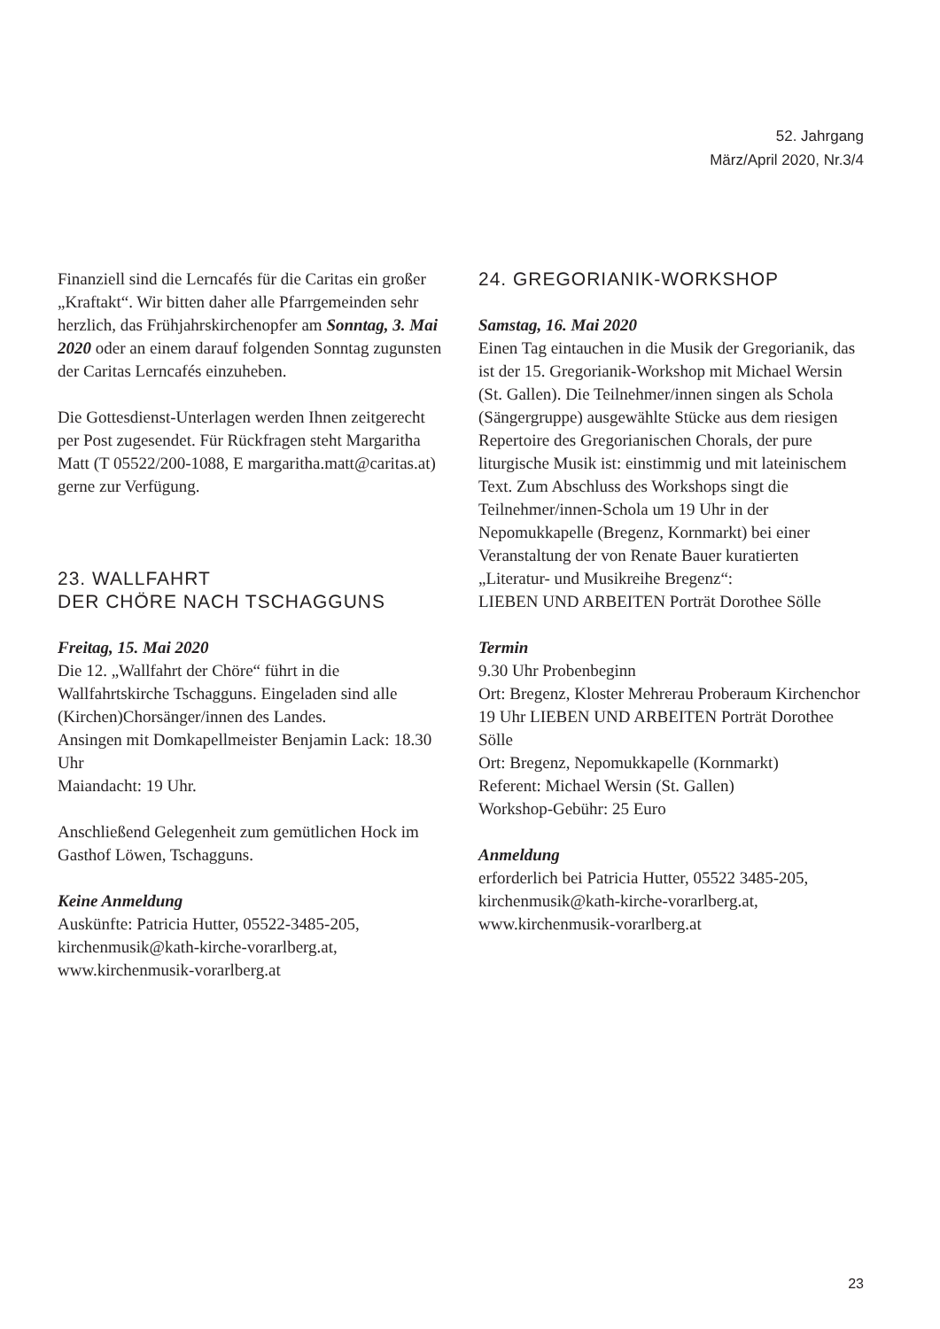52. Jahrgang
März/April 2020, Nr.3/4
Finanziell sind die Lerncafés für die Caritas ein großer „Kraftakt“. Wir bitten daher alle Pfarrgemeinden sehr herzlich, das Frühjahrskirchenopfer am Sonntag, 3. Mai 2020 oder an einem darauf folgenden Sonntag zugunsten der Caritas Lerncafés einzuheben.
Die Gottesdienst-Unterlagen werden Ihnen zeitgerecht per Post zugesendet. Für Rückfragen steht Margaritha Matt (T 05522/200-1088, E margaritha.matt@caritas.at) gerne zur Verfügung.
23. WALLFAHRT
DER CHÖRE NACH TSCHAGGUNS
Freitag, 15. Mai 2020
Die 12. „Wallfahrt der Chöre“ führt in die Wallfahrtskirche Tschagguns. Eingeladen sind alle (Kirchen)Chorsänger/innen des Landes.
Ansingen mit Domkapellmeister Benjamin Lack: 18.30 Uhr
Maiandacht: 19 Uhr.
Anschließend Gelegenheit zum gemütlichen Hock im Gasthof Löwen, Tschagguns.
Keine Anmeldung
Auskünfte: Patricia Hutter, 05522-3485-205, kirchenmusik@kath-kirche-vorarlberg.at, www.kirchenmusik-vorarlberg.at
24. GREGORIANIK-WORKSHOP
Samstag, 16. Mai 2020
Einen Tag eintauchen in die Musik der Gregorianik, das ist der 15. Gregorianik-Workshop mit Michael Wersin (St. Gallen). Die Teilnehmer/innen singen als Schola (Sängergruppe) ausgewählte Stücke aus dem riesigen Repertoire des Gregorianischen Chorals, der pure liturgische Musik ist: einstimmig und mit lateinischem Text. Zum Abschluss des Workshops singt die Teilnehmer/innen-Schola um 19 Uhr in der Nepomukkapelle (Bregenz, Kornmarkt) bei einer Veranstaltung der von Renate Bauer kuratierten „Literatur- und Musikreihe Bregenz“:
LIEBEN UND ARBEITEN Porträt Dorothee Sölle
Termin
9.30 Uhr Probenbeginn
Ort: Bregenz, Kloster Mehrerau Proberaum Kirchenchor
19 Uhr LIEBEN UND ARBEITEN Porträt Dorothee Sölle
Ort: Bregenz, Nepomukkapelle (Kornmarkt)
Referent: Michael Wersin (St. Gallen)
Workshop-Gebühr: 25 Euro
Anmeldung
erforderlich bei Patricia Hutter, 05522 3485-205, kirchenmusik@kath-kirche-vorarlberg.at, www.kirchenmusik-vorarlberg.at
23